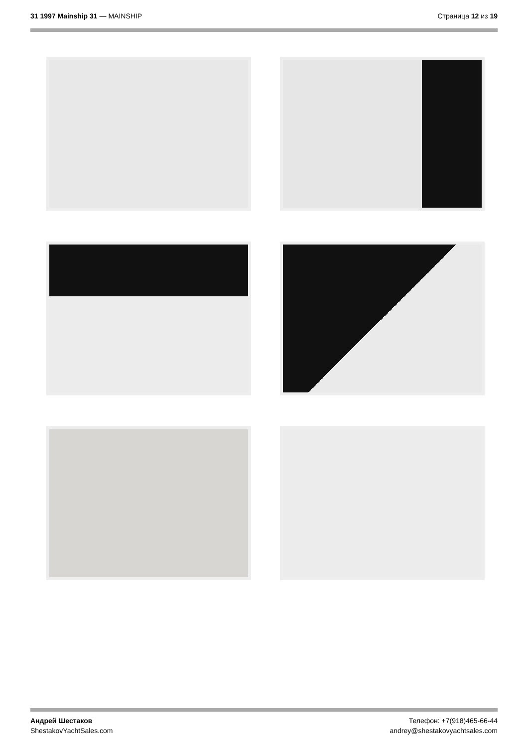31 1997 Mainship 31 — MAINSHIP Страница 12 из 19
Андрей Шестаков
ShestakovYachtSales.com
Телефон: +7(918)465-66-44
andrey@shestakovyachtsales.com